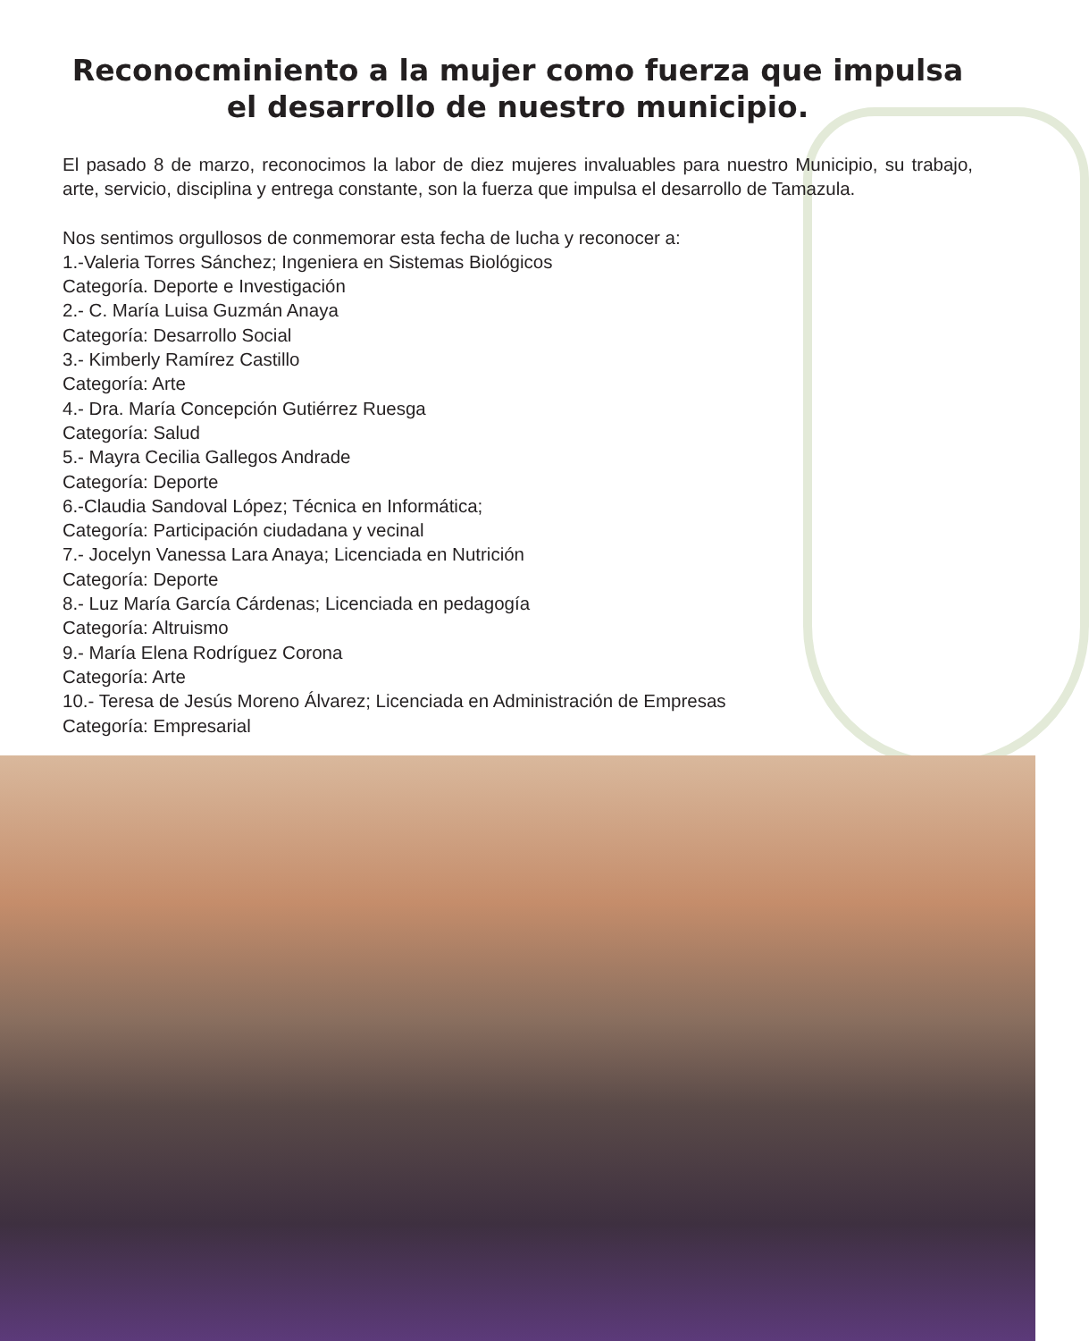Reconocminiento a la mujer como fuerza que impulsa
el desarrollo de nuestro municipio.
El pasado 8 de marzo, reconocimos la labor de diez mujeres invaluables para nuestro Municipio, su trabajo, arte, servicio, disciplina y entrega constante, son la fuerza que impulsa el desarrollo de Tamazula.
Nos sentimos orgullosos de conmemorar esta fecha de lucha y reconocer a:
1.-Valeria Torres Sánchez; Ingeniera en Sistemas Biológicos
Categoría. Deporte e Investigación
2.- C. María Luisa Guzmán Anaya
Categoría: Desarrollo Social
3.- Kimberly Ramírez Castillo
Categoría: Arte
4.- Dra. María Concepción Gutiérrez Ruesga
Categoría: Salud
5.- Mayra Cecilia Gallegos Andrade
Categoría: Deporte
6.-Claudia Sandoval López; Técnica en Informática;
Categoría: Participación ciudadana y vecinal
7.- Jocelyn Vanessa Lara Anaya; Licenciada en Nutrición
Categoría: Deporte
8.- Luz María García Cárdenas; Licenciada en pedagogía
Categoría: Altruismo
9.- María Elena Rodríguez Corona
Categoría: Arte
10.- Teresa de Jesús Moreno Álvarez; Licenciada en Administración de Empresas
Categoría: Empresarial